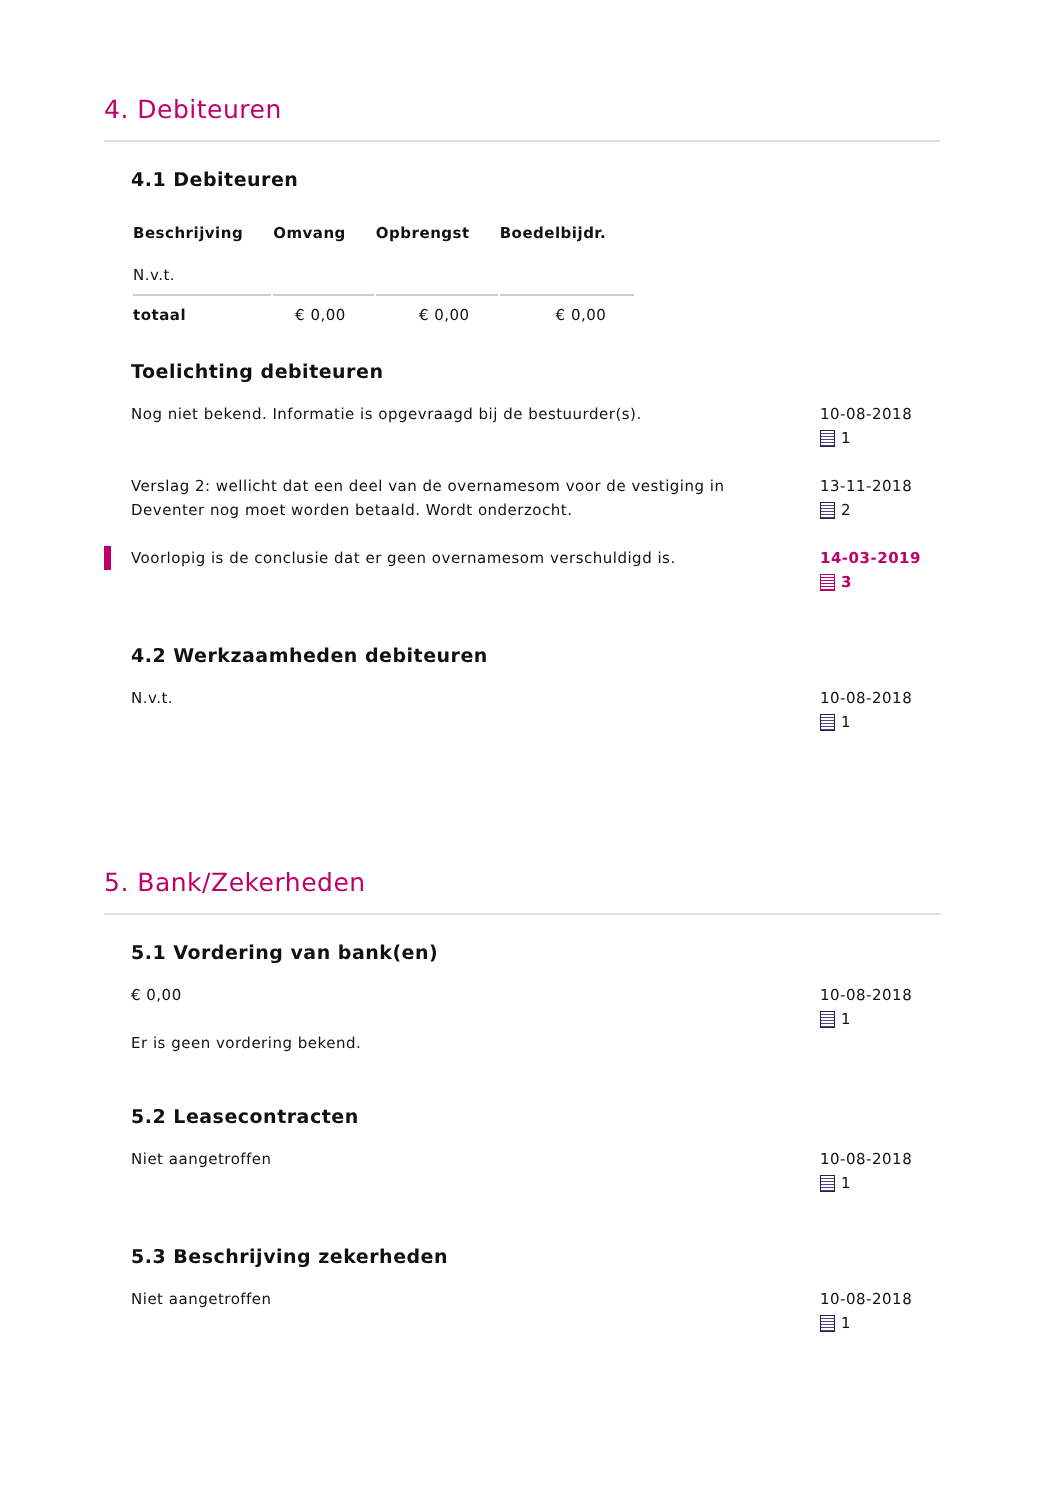4. Debiteuren
4.1 Debiteuren
| Beschrijving | Omvang | Opbrengst | Boedelbijdr. |
| --- | --- | --- | --- |
| N.v.t. | | | |
| totaal | € 0,00 | € 0,00 | € 0,00 |
Toelichting debiteuren
Nog niet bekend. Informatie is opgevraagd bij de bestuurder(s).
10-08-2018
1
Verslag 2: wellicht dat een deel van de overnamesom voor de vestiging in Deventer nog moet worden betaald. Wordt onderzocht.
13-11-2018
2
Voorlopig is de conclusie dat er geen overnamesom verschuldigd is.
14-03-2019
3
4.2 Werkzaamheden debiteuren
N.v.t. 10-08-2018
1
5. Bank/Zekerheden
5.1 Vordering van bank(en)
€ 0,00
Er is geen vordering bekend.
10-08-2018
1
5.2 Leasecontracten
Niet aangetroffen 10-08-2018
1
5.3 Beschrijving zekerheden
Niet aangetroffen 10-08-2018
1